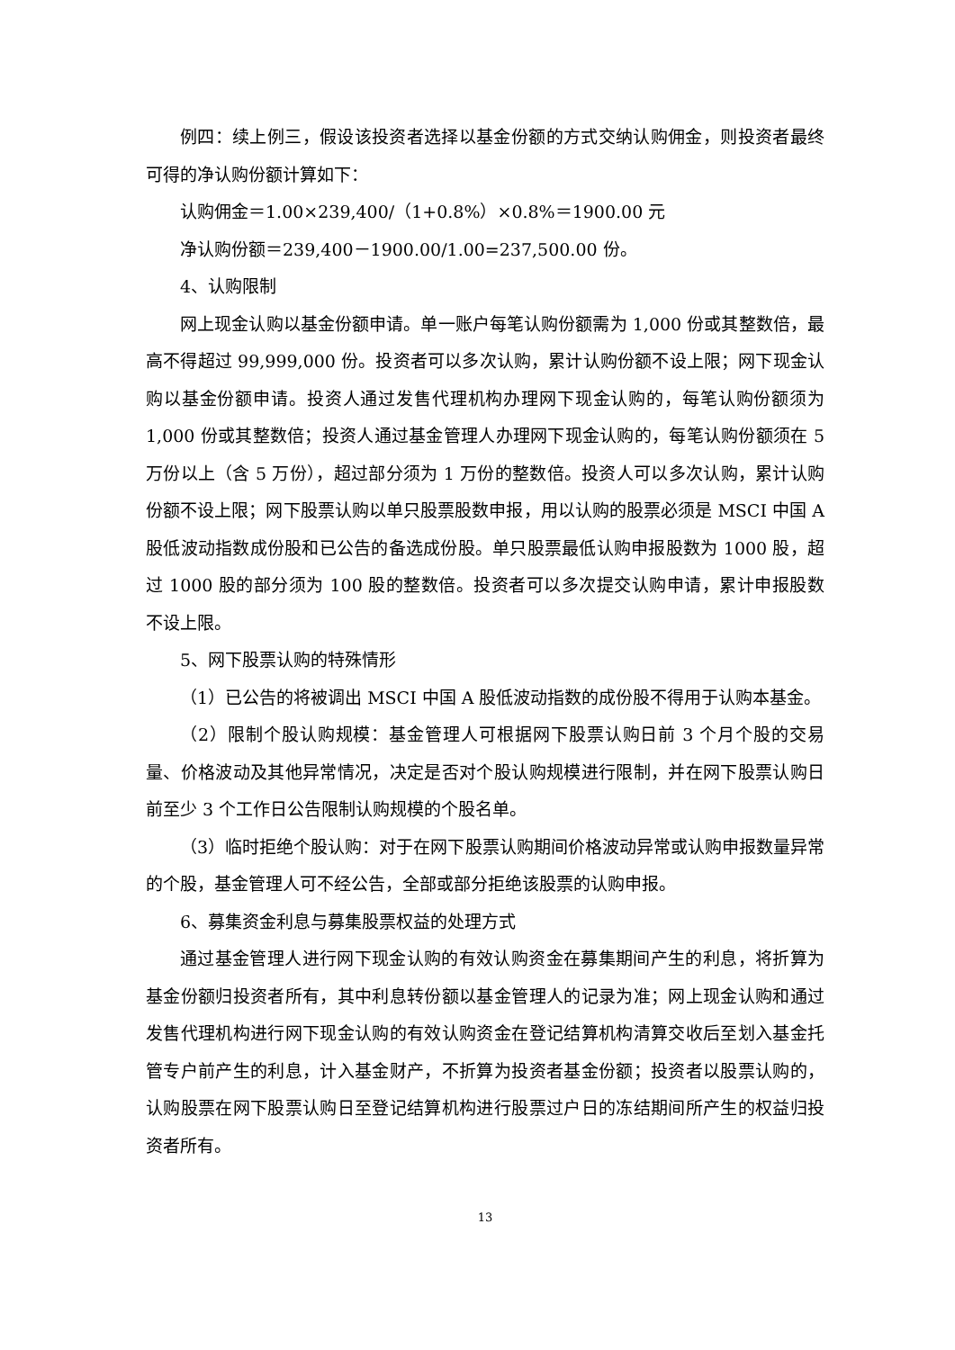例四：续上例三，假设该投资者选择以基金份额的方式交纳认购佣金，则投资者最终可得的净认购份额计算如下：
认购佣金＝1.00×239,400/（1+0.8%）×0.8%＝1900.00 元
净认购份额＝239,400－1900.00/1.00=237,500.00 份。
4、认购限制
网上现金认购以基金份额申请。单一账户每笔认购份额需为 1,000 份或其整数倍，最高不得超过 99,999,000 份。投资者可以多次认购，累计认购份额不设上限；网下现金认购以基金份额申请。投资人通过发售代理机构办理网下现金认购的，每笔认购份额须为 1,000 份或其整数倍；投资人通过基金管理人办理网下现金认购的，每笔认购份额须在 5 万份以上（含 5 万份），超过部分须为 1 万份的整数倍。投资人可以多次认购，累计认购份额不设上限；网下股票认购以单只股票股数申报，用以认购的股票必须是 MSCI 中国 A 股低波动指数成份股和已公告的备选成份股。单只股票最低认购申报股数为 1000 股，超过 1000 股的部分须为 100 股的整数倍。投资者可以多次提交认购申请，累计申报股数不设上限。
5、网下股票认购的特殊情形
（1）已公告的将被调出 MSCI 中国 A 股低波动指数的成份股不得用于认购本基金。
（2）限制个股认购规模：基金管理人可根据网下股票认购日前 3 个月个股的交易量、价格波动及其他异常情况，决定是否对个股认购规模进行限制，并在网下股票认购日前至少 3 个工作日公告限制认购规模的个股名单。
（3）临时拒绝个股认购：对于在网下股票认购期间价格波动异常或认购申报数量异常的个股，基金管理人可不经公告，全部或部分拒绝该股票的认购申报。
6、募集资金利息与募集股票权益的处理方式
通过基金管理人进行网下现金认购的有效认购资金在募集期间产生的利息，将折算为基金份额归投资者所有，其中利息转份额以基金管理人的记录为准；网上现金认购和通过发售代理机构进行网下现金认购的有效认购资金在登记结算机构清算交收后至划入基金托管专户前产生的利息，计入基金财产，不折算为投资者基金份额；投资者以股票认购的，认购股票在网下股票认购日至登记结算机构进行股票过户日的冻结期间所产生的权益归投资者所有。
13